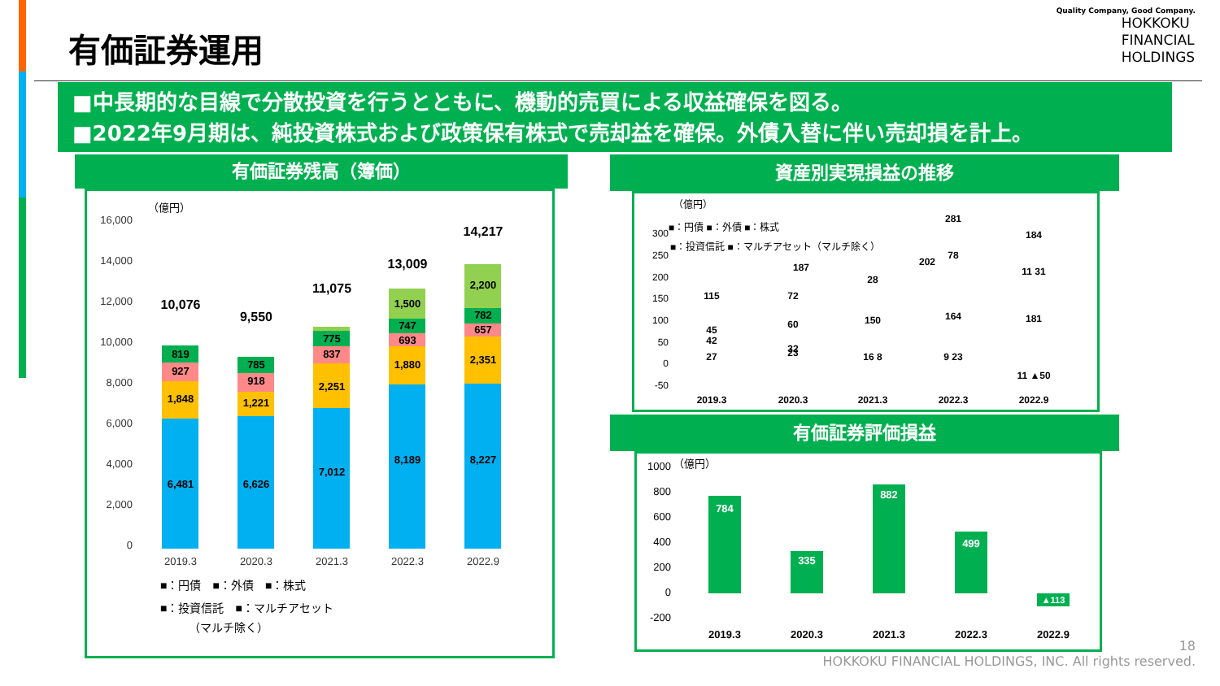有価証券運用
Quality Company, Good Company.
HOKKOKU
FINANCIAL
HOLDINGS
■中長期的な目線で分散投資を行うとともに、機動的売買による収益確保を図る。
■2022年9月期は、純投資株式および政策保有株式で売却益を確保。外債入替に伴い売却損を計上。
有価証券残高（簿価）
（億円）
16,000
14,000
12,000
10,000
8,000
6,000
4,000
2,000
0
6,481
1,848
927
819
10,076
6,626
1,221
918
785
9,550
7,012
2,251
837
775
11,075
8,189
1,880
693
747
1,500
13,009
8,227
2,351
657
782
2,200
14,217
2019.3
2020.3
2021.3
2022.3
2022.9
■：円債　■：外債　■：株式
■：投資信託　■：マルチアセット
（マルチ除く）
資産別実現損益の推移
（億円）
300
250
200
150
100
50
0
-50
■：円債 ■：外債 ■：株式
■：投資信託 ■：マルチアセット（マルチ除く）
45
42
27
115
72
60
32
23
187
28
150
16 8
202
78
164
9 23
281
11 31
181
11 ▲50
184
2019.3
2020.3
2021.3
2022.3
2022.9
有価証券評価損益
（億円）
1000
800
600
400
200
0
-200
784
335
882
499
▲113
2019.3
2020.3
2021.3
2022.3
2022.9
18
HOKKOKU FINANCIAL HOLDINGS, INC. All rights reserved.